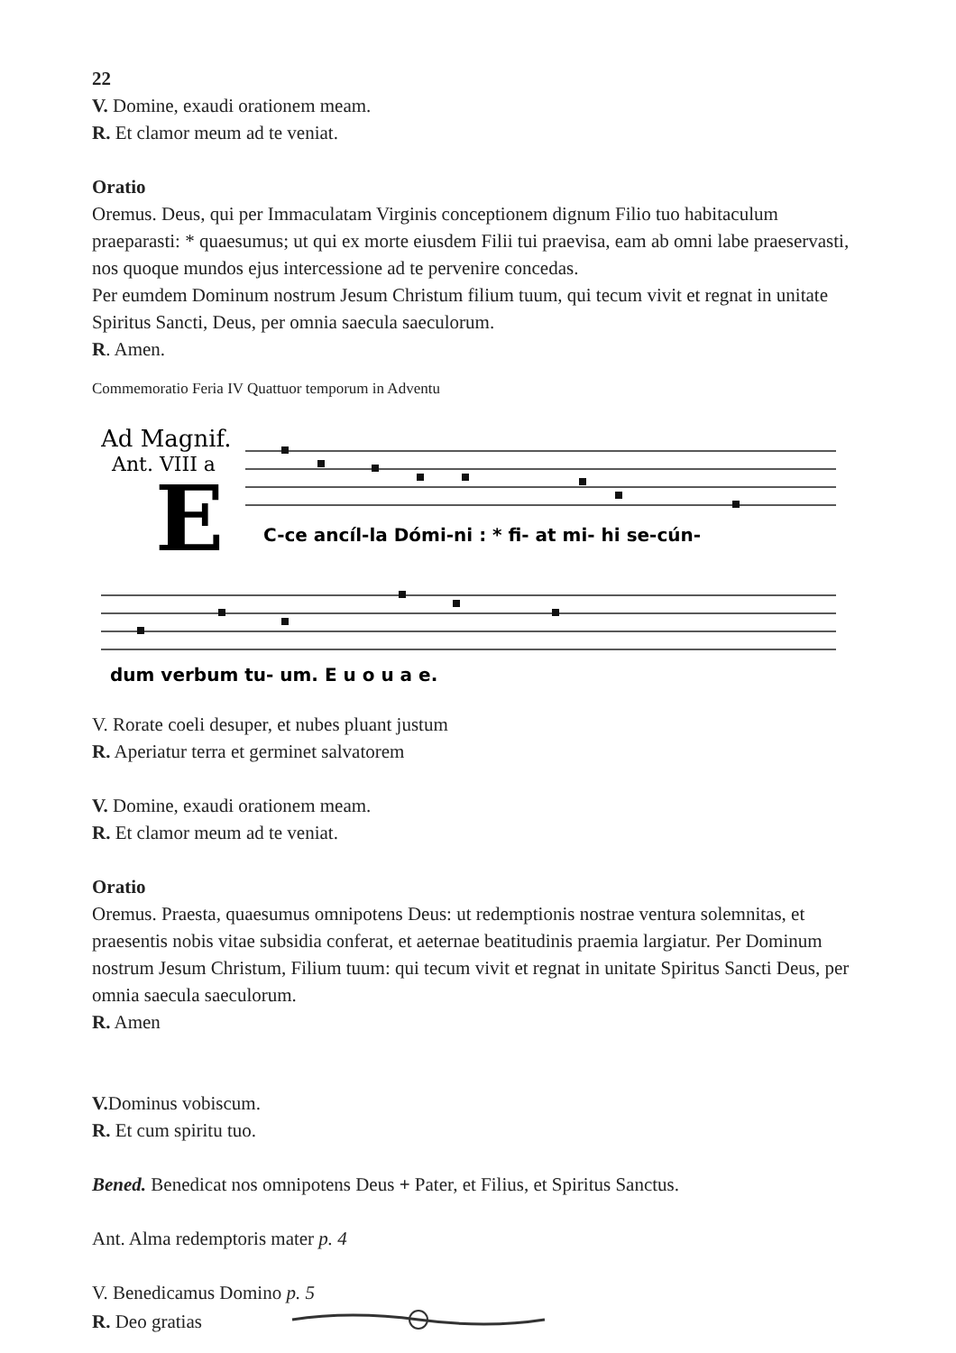22
V. Domine, exaudi orationem meam.
R. Et clamor meum ad te veniat.
Oratio
Oremus. Deus, qui per Immaculatam Virginis conceptionem dignum Filio tuo habitaculum praeparasti: * quaesumus; ut qui ex morte eiusdem Filii tui praevisa, eam ab omni labe praeservasti, nos quoque mundos ejus intercessione ad te pervenire concedas.
Per eumdem Dominum nostrum Jesum Christum filium tuum, qui tecum vivit et regnat in unitate Spiritus Sancti, Deus, per omnia saecula saeculorum.
R. Amen.
Commemoratio Feria IV Quattuor temporum in Adventu
Ad Magnif.
Ant. VIII a
E
C-ce ancíl-la Dómi-ni : * fi- at mi- hi se-cún-
dum verbum tu- um. E u o u a e.
V. Rorate coeli desuper, et nubes pluant justum
R. Aperiatur terra et germinet salvatorem
V. Domine, exaudi orationem meam.
R. Et clamor meum ad te veniat.
Oratio
Oremus. Praesta, quaesumus omnipotens Deus: ut redemptionis nostrae ventura solemnitas, et praesentis nobis vitae subsidia conferat, et aeternae beatitudinis praemia largiatur. Per Dominum nostrum Jesum Christum, Filium tuum: qui tecum vivit et regnat in unitate Spiritus Sancti Deus, per omnia saecula saeculorum.
R. Amen
V. Dominus vobiscum.
R. Et cum spiritu tuo.
Bened. Benedicat nos omnipotens Deus + Pater, et Filius, et Spiritus Sanctus.
Ant. Alma redemptoris mater p. 4
V. Benedicamus Domino p. 5
R. Deo gratias